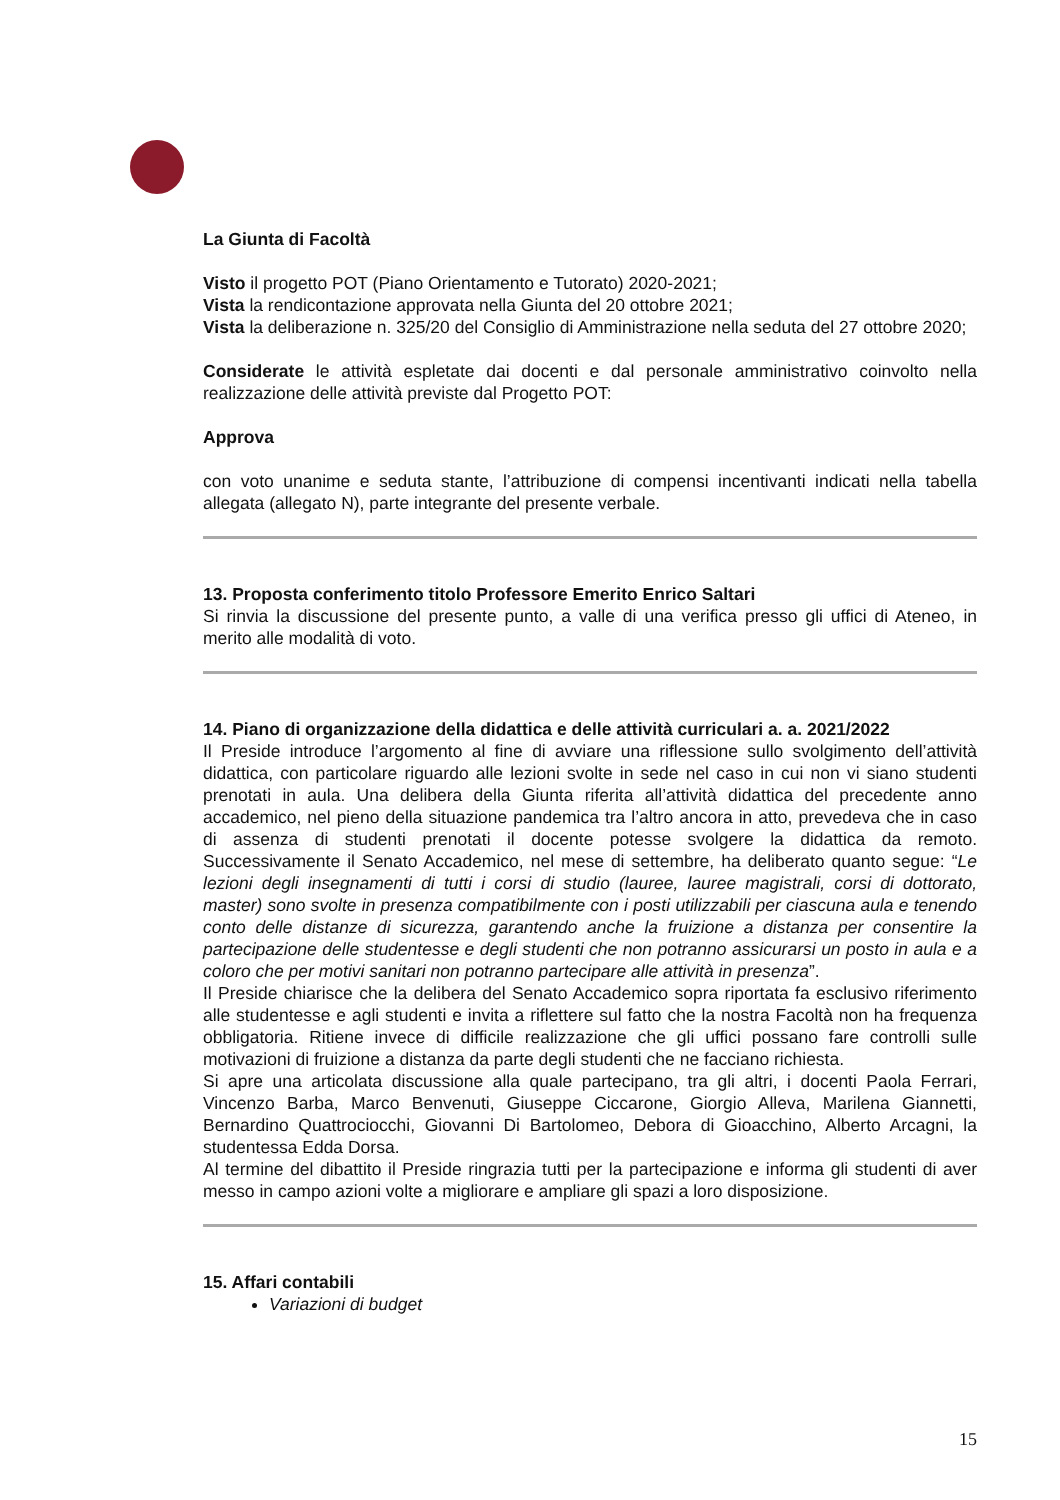La Giunta di Facoltà
Visto il progetto POT (Piano Orientamento e Tutorato) 2020-2021;
Vista la rendicontazione approvata nella Giunta del 20 ottobre 2021;
Vista la deliberazione n. 325/20 del Consiglio di Amministrazione nella seduta del 27 ottobre 2020;
Considerate le attività espletate dai docenti e dal personale amministrativo coinvolto nella realizzazione delle attività previste dal Progetto POT:
Approva
con voto unanime e seduta stante, l’attribuzione di compensi incentivanti indicati nella tabella allegata (allegato N), parte integrante del presente verbale.
13. Proposta conferimento titolo Professore Emerito Enrico Saltari
Si rinvia la discussione del presente punto, a valle di una verifica presso gli uffici di Ateneo, in merito alle modalità di voto.
14. Piano di organizzazione della didattica e delle attività curriculari a. a. 2021/2022
Il Preside introduce l’argomento al fine di avviare una riflessione sullo svolgimento dell’attività didattica, con particolare riguardo alle lezioni svolte in sede nel caso in cui non vi siano studenti prenotati in aula. Una delibera della Giunta riferita all’attività didattica del precedente anno accademico, nel pieno della situazione pandemica tra l’altro ancora in atto, prevedeva che in caso di assenza di studenti prenotati il docente potesse svolgere la didattica da remoto. Successivamente il Senato Accademico, nel mese di settembre, ha deliberato quanto segue: “Le lezioni degli insegnamenti di tutti i corsi di studio (lauree, lauree magistrali, corsi di dottorato, master) sono svolte in presenza compatibilmente con i posti utilizzabili per ciascuna aula e tenendo conto delle distanze di sicurezza, garantendo anche la fruizione a distanza per consentire la partecipazione delle studentesse e degli studenti che non potranno assicurarsi un posto in aula e a coloro che per motivi sanitari non potranno partecipare alle attività in presenza”.
Il Preside chiarisce che la delibera del Senato Accademico sopra riportata fa esclusivo riferimento alle studentesse e agli studenti e invita a riflettere sul fatto che la nostra Facoltà non ha frequenza obbligatoria. Ritiene invece di difficile realizzazione che gli uffici possano fare controlli sulle motivazioni di fruizione a distanza da parte degli studenti che ne facciano richiesta.
Si apre una articolata discussione alla quale partecipano, tra gli altri, i docenti Paola Ferrari, Vincenzo Barba, Marco Benvenuti, Giuseppe Ciccarone, Giorgio Alleva, Marilena Giannetti, Bernardino Quattrociocchi, Giovanni Di Bartolomeo, Debora di Gioacchino, Alberto Arcagni, la studentessa Edda Dorsa.
Al termine del dibattito il Preside ringrazia tutti per la partecipazione e informa gli studenti di aver messo in campo azioni volte a migliorare e ampliare gli spazi a loro disposizione.
15. Affari contabili
Variazioni di budget
15